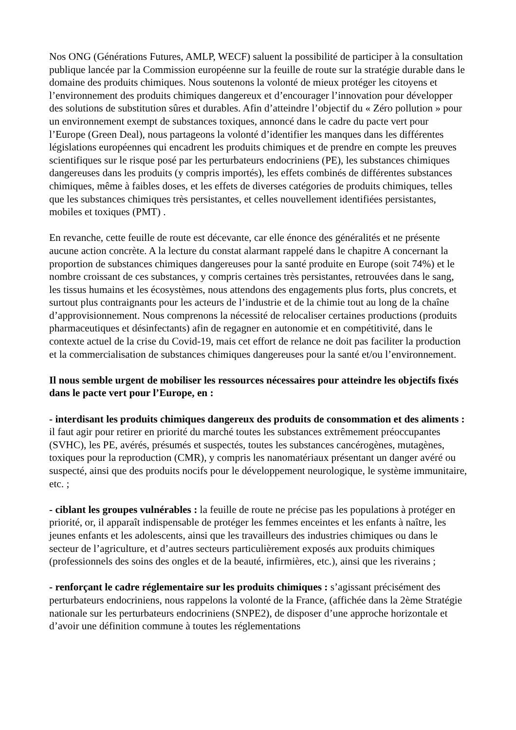Nos ONG (Générations Futures, AMLP, WECF) saluent la possibilité de participer à la consultation publique lancée par la Commission européenne sur la feuille de route sur la stratégie durable dans le domaine des produits chimiques. Nous soutenons la volonté de mieux protéger les citoyens et l’environnement des produits chimiques dangereux et d’encourager l’innovation pour développer des solutions de substitution sûres et durables. Afin d’atteindre l’objectif du « Zéro pollution » pour un environnement exempt de substances toxiques, annoncé dans le cadre du pacte vert pour l’Europe (Green Deal), nous partageons la volonté d’identifier les manques dans les différentes législations européennes qui encadrent les produits chimiques et de prendre en compte les preuves scientifiques sur le risque posé par les perturbateurs endocriniens (PE), les substances chimiques dangereuses dans les produits (y compris importés), les effets combinés de différentes substances chimiques, même à faibles doses, et les effets de diverses catégories de produits chimiques, telles que les substances chimiques très persistantes, et celles nouvellement identifiées persistantes, mobiles et toxiques (PMT) .
En revanche, cette feuille de route est décevante, car elle énonce des généralités et ne présente aucune action concrète. A la lecture du constat alarmant rappelé dans le chapitre A concernant la proportion de substances chimiques dangereuses pour la santé produite en Europe (soit 74%) et le nombre croissant de ces substances, y compris certaines très persistantes, retrouvées dans le sang, les tissus humains et les écosystèmes, nous attendons des engagements plus forts, plus concrets, et surtout plus contraignants pour les acteurs de l’industrie et de la chimie tout au long de la chaîne d’approvisionnement. Nous comprenons la nécessité de relocaliser certaines productions (produits pharmaceutiques et désinfectants) afin de regagner en autonomie et en compétitivité, dans le contexte actuel de la crise du Covid-19, mais cet effort de relance ne doit pas faciliter la production et la commercialisation de substances chimiques dangereuses pour la santé et/ou l’environnement.
Il nous semble urgent de mobiliser les ressources nécessaires pour atteindre les objectifs fixés dans le pacte vert pour l’Europe, en :
- interdisant les produits chimiques dangereux des produits de consommation et des aliments : il faut agir pour retirer en priorité du marché toutes les substances extrêmement préoccupantes (SVHC), les PE, avérés, présumés et suspectés, toutes les substances cancérogènes, mutagènes, toxiques pour la reproduction (CMR), y compris les nanomatériaux présentant un danger avéré ou suspecté, ainsi que des produits nocifs pour le développement neurologique, le système immunitaire, etc. ;
- ciblant les groupes vulnérables : la feuille de route ne précise pas les populations à protéger en priorité, or, il apparaît indispensable de protéger les femmes enceintes et les enfants à naître, les jeunes enfants et les adolescents, ainsi que les travailleurs des industries chimiques ou dans le secteur de l’agriculture, et d’autres secteurs particulièrement exposés aux produits chimiques (professionnels des soins des ongles et de la beauté, infirmières, etc.), ainsi que les riverains ;
- renforçant le cadre réglementaire sur les produits chimiques : s’agissant précisément des perturbateurs endocriniens, nous rappelons la volonté de la France, (affichée dans la 2ème Stratégie nationale sur les perturbateurs endocriniens (SNPE2), de disposer d’une approche horizontale et d’avoir une définition commune à toutes les réglementations